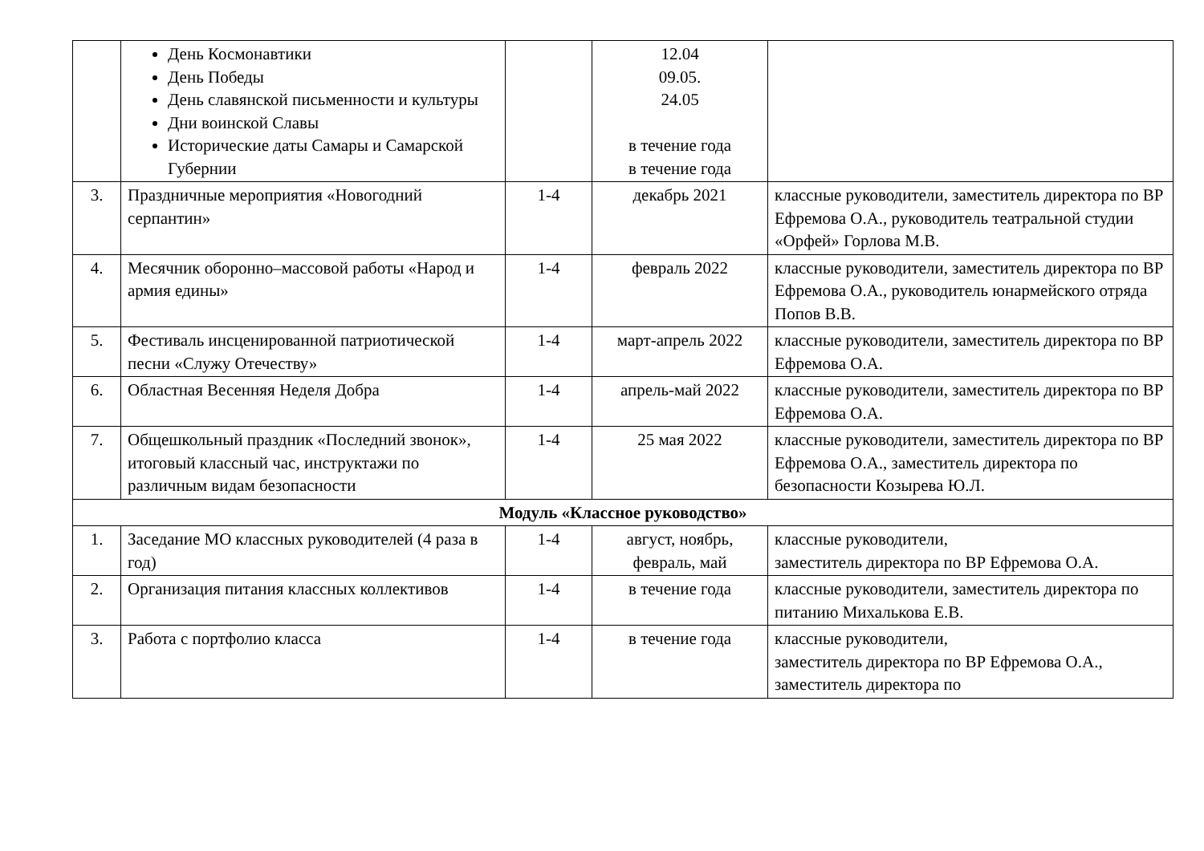| | День Космонавтики День Победы День славянской письменности и культуры Дни воинской Славы Исторические даты Самары и Самарской Губернии | | 12.04 09.05. 24.05 в течение года в течение года | |
| 3. | Праздничные мероприятия «Новогодний серпантин» | 1-4 | декабрь 2021 | классные руководители, заместитель директора по ВР Ефремова О.А., руководитель театральной студии «Орфей» Горлова М.В. |
| 4. | Месячник оборонно–массовой работы «Народ и армия едины» | 1-4 | февраль 2022 | классные руководители, заместитель директора по ВР Ефремова О.А., руководитель юнармейского отряда Попов В.В. |
| 5. | Фестиваль инсценированной патриотической песни «Служу Отечеству» | 1-4 | март-апрель 2022 | классные руководители, заместитель директора по ВР Ефремова О.А. |
| 6. | Областная Весенняя Неделя Добра | 1-4 | апрель-май 2022 | классные руководители, заместитель директора по ВР Ефремова О.А. |
| 7. | Общешкольный праздник «Последний звонок», итоговый классный час, инструктажи по различным видам безопасности | 1-4 | 25 мая 2022 | классные руководители, заместитель директора по ВР Ефремова О.А., заместитель директора по безопасности Козырева Ю.Л. |
| Модуль «Классное руководство» | | | | |
| 1. | Заседание МО классных руководителей (4 раза в год) | 1-4 | август, ноябрь, февраль, май | классные руководители, заместитель директора по ВР Ефремова О.А. |
| 2. | Организация питания классных коллективов | 1-4 | в течение года | классные руководители, заместитель директора по питанию Михалькова Е.В. |
| 3. | Работа с портфолио класса | 1-4 | в течение года | классные руководители, заместитель директора по ВР Ефремова О.А., заместитель директора по |